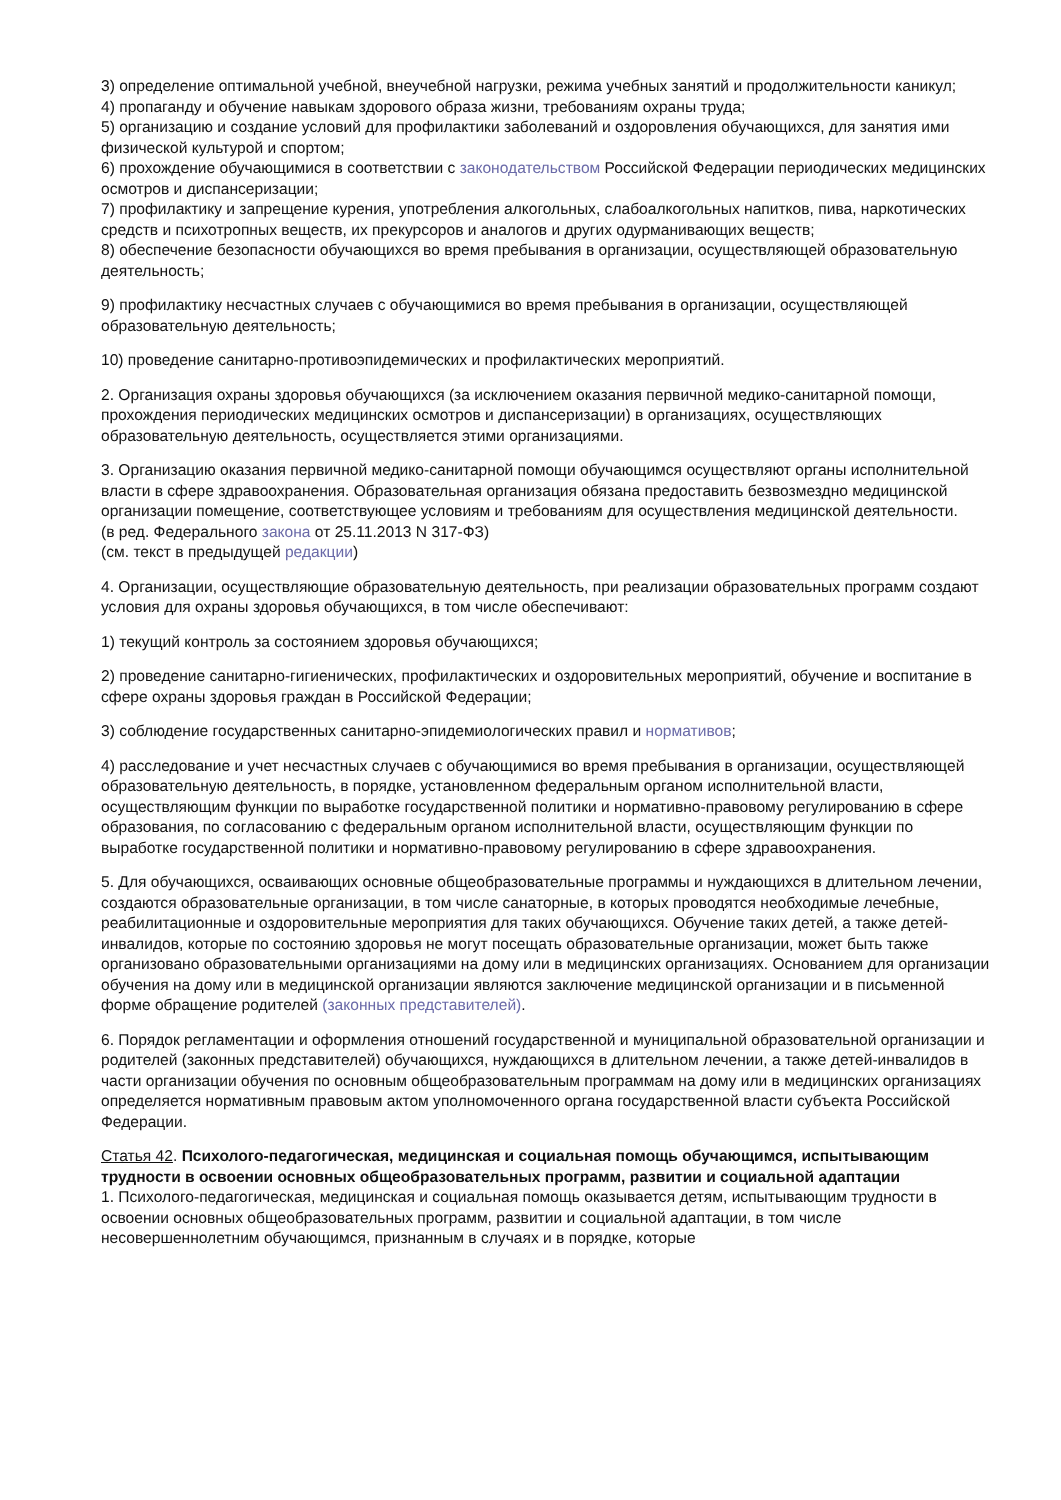3) определение оптимальной учебной, внеучебной нагрузки, режима учебных занятий и продолжительности каникул;
4) пропаганду и обучение навыкам здорового образа жизни, требованиям охраны труда;
5) организацию и создание условий для профилактики заболеваний и оздоровления обучающихся, для занятия ими физической культурой и спортом;
6) прохождение обучающимися в соответствии с законодательством Российской Федерации периодических медицинских осмотров и диспансеризации;
7) профилактику и запрещение курения, употребления алкогольных, слабоалкогольных напитков, пива, наркотических средств и психотропных веществ, их прекурсоров и аналогов и других одурманивающих веществ;
8) обеспечение безопасности обучающихся во время пребывания в организации, осуществляющей образовательную деятельность;
9) профилактику несчастных случаев с обучающимися во время пребывания в организации, осуществляющей образовательную деятельность;
10) проведение санитарно-противоэпидемических и профилактических мероприятий.
2. Организация охраны здоровья обучающихся (за исключением оказания первичной медико-санитарной помощи, прохождения периодических медицинских осмотров и диспансеризации) в организациях, осуществляющих образовательную деятельность, осуществляется этими организациями.
3. Организацию оказания первичной медико-санитарной помощи обучающимся осуществляют органы исполнительной власти в сфере здравоохранения. Образовательная организация обязана предоставить безвозмездно медицинской организации помещение, соответствующее условиям и требованиям для осуществления медицинской деятельности.
(в ред. Федерального закона от 25.11.2013 N 317-ФЗ)
(см. текст в предыдущей редакции)
4. Организации, осуществляющие образовательную деятельность, при реализации образовательных программ создают условия для охраны здоровья обучающихся, в том числе обеспечивают:
1) текущий контроль за состоянием здоровья обучающихся;
2) проведение санитарно-гигиенических, профилактических и оздоровительных мероприятий, обучение и воспитание в сфере охраны здоровья граждан в Российской Федерации;
3) соблюдение государственных санитарно-эпидемиологических правил и нормативов;
4) расследование и учет несчастных случаев с обучающимися во время пребывания в организации, осуществляющей образовательную деятельность, в порядке, установленном федеральным органом исполнительной власти, осуществляющим функции по выработке государственной политики и нормативно-правовому регулированию в сфере образования, по согласованию с федеральным органом исполнительной власти, осуществляющим функции по выработке государственной политики и нормативно-правовому регулированию в сфере здравоохранения.
5. Для обучающихся, осваивающих основные общеобразовательные программы и нуждающихся в длительном лечении, создаются образовательные организации, в том числе санаторные, в которых проводятся необходимые лечебные, реабилитационные и оздоровительные мероприятия для таких обучающихся. Обучение таких детей, а также детей-инвалидов, которые по состоянию здоровья не могут посещать образовательные организации, может быть также организовано образовательными организациями на дому или в медицинских организациях. Основанием для организации обучения на дому или в медицинской организации являются заключение медицинской организации и в письменной форме обращение родителей (законных представителей).
6. Порядок регламентации и оформления отношений государственной и муниципальной образовательной организации и родителей (законных представителей) обучающихся, нуждающихся в длительном лечении, а также детей-инвалидов в части организации обучения по основным общеобразовательным программам на дому или в медицинских организациях определяется нормативным правовым актом уполномоченного органа государственной власти субъекта Российской Федерации.
Статья 42. Психолого-педагогическая, медицинская и социальная помощь обучающимся, испытывающим трудности в освоении основных общеобразовательных программ, развитии и социальной адаптации
1. Психолого-педагогическая, медицинская и социальная помощь оказывается детям, испытывающим трудности в освоении основных общеобразовательных программ, развитии и социальной адаптации, в том числе несовершеннолетним обучающимся, признанным в случаях и в порядке, которые